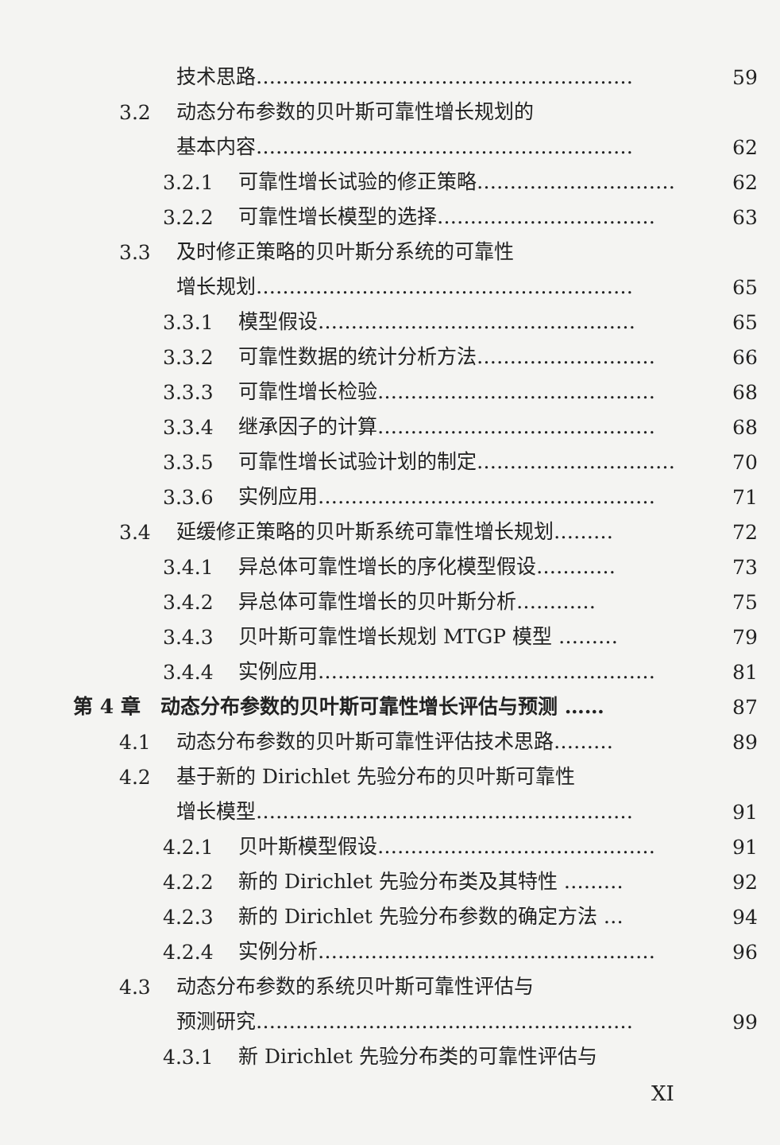技术思路………………………………………………… 59
3.2 动态分布参数的贝叶斯可靠性增长规划的
基本内容………………………………………………… 62
3.2.1 可靠性增长试验的修正策略………………………… 62
3.2.2 可靠性增长模型的选择…………………………… 63
3.3 及时修正策略的贝叶斯分系统的可靠性
增长规划………………………………………………… 65
3.3.1 模型假设………………………………………… 65
3.3.2 可靠性数据的统计分析方法……………………… 66
3.3.3 可靠性增长检验…………………………………… 68
3.3.4 继承因子的计算…………………………………… 68
3.3.5 可靠性增长试验计划的制定………………………… 70
3.3.6 实例应用…………………………………………… 71
3.4 延缓修正策略的贝叶斯系统可靠性增长规划……… 72
3.4.1 异总体可靠性增长的序化模型假设………… 73
3.4.2 异总体可靠性增长的贝叶斯分析………… 75
3.4.3 贝叶斯可靠性增长规划 MTGP 模型 ……… 79
3.4.4 实例应用…………………………………………… 81
第 4 章 动态分布参数的贝叶斯可靠性增长评估与预测 …… 87
4.1 动态分布参数的贝叶斯可靠性评估技术思路……… 89
4.2 基于新的 Dirichlet 先验分布的贝叶斯可靠性
增长模型………………………………………………… 91
4.2.1 贝叶斯模型假设…………………………………… 91
4.2.2 新的 Dirichlet 先验分布类及其特性 ……… 92
4.2.3 新的 Dirichlet 先验分布参数的确定方法 … 94
4.2.4 实例分析…………………………………………… 96
4.3 动态分布参数的系统贝叶斯可靠性评估与
预测研究………………………………………………… 99
4.3.1 新 Dirichlet 先验分布类的可靠性评估与
XI